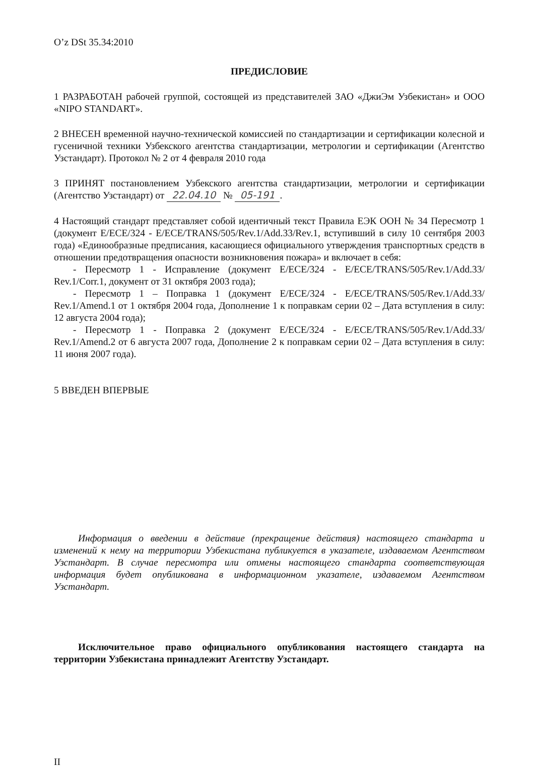O’z DSt 35.34:2010
ПРЕДИСЛОВИЕ
1 РАЗРАБОТАН рабочей группой, состоящей из представителей ЗАО «ДжиЭм Узбекистан» и ООО «NIPO STANDART».
2 ВНЕСЕН временной научно-технической комиссией по стандартизации и сертификации колесной и гусеничной техники Узбекского агентства стандартизации, метрологии и сертификации (Агентство Узстандарт). Протокол № 2 от 4 февраля 2010 года
3 ПРИНЯТ постановлением Узбекского агентства стандартизации, метрологии и сертификации (Агентство Узстандарт) от 22.04.10 № 05-191.
4 Настоящий стандарт представляет собой идентичный текст Правила ЕЭК ООН № 34 Пересмотр 1 (документ E/ECE/324 - E/ECE/TRANS/505/Rev.1/Add.33/Rev.1, вступивший в силу 10 сентября 2003 года) «Единообразные предписания, касающиеся официального утверждения транспортных средств в отношении предотвращения опасности возникновения пожара» и включает в себя:
- Пересмотр 1 - Исправление (документ E/ECE/324 - E/ECE/TRANS/505/Rev.1/Add.33/ Rev.1/Corr.1, документ от 31 октября 2003 года);
- Пересмотр 1 – Поправка 1 (документ E/ECE/324 - E/ECE/TRANS/505/Rev.1/Add.33/ Rev.1/Amend.1 от 1 октября 2004 года, Дополнение 1 к поправкам серии 02 – Дата вступления в силу: 12 августа 2004 года);
- Пересмотр 1 - Поправка 2 (документ E/ECE/324 - E/ECE/TRANS/505/Rev.1/Add.33/ Rev.1/Amend.2 от 6 августа 2007 года, Дополнение 2 к поправкам серии 02 – Дата вступления в силу: 11 июня 2007 года).
5 ВВЕДЕН ВПЕРВЫЕ
Информация о введении в действие (прекращение действия) настоящего стандарта и изменений к нему на территории Узбекистана публикуется в указателе, издаваемом Агентством Узстандарт. В случае пересмотра или отмены настоящего стандарта соответствующая информация будет опубликована в информационном указателе, издаваемом Агентством Узстандарт.
Исключительное право официального опубликования настоящего стандарта на территории Узбекистана принадлежит Агентству Узстандарт.
II